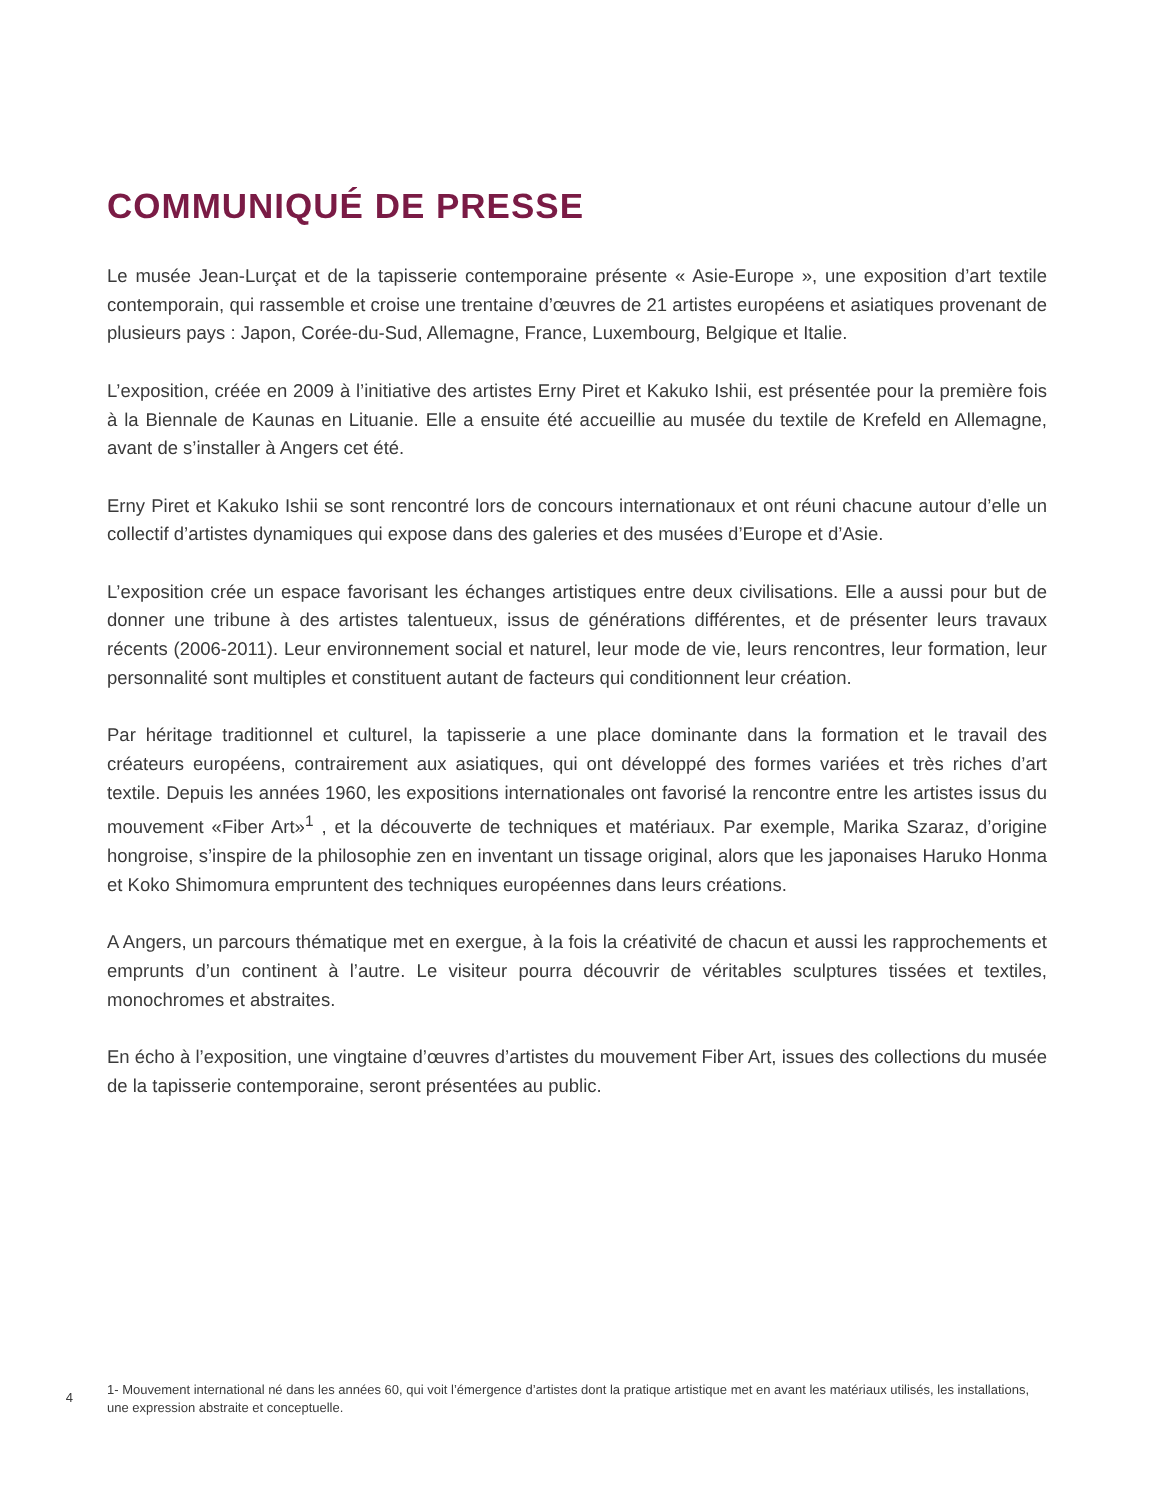COMMUNIQUÉ DE PRESSE
Le musée Jean-Lurçat et de la tapisserie contemporaine présente « Asie-Europe », une exposition d’art textile contemporain, qui rassemble et croise une trentaine d’œuvres de 21 artistes européens et asiatiques provenant de plusieurs pays : Japon, Corée-du-Sud, Allemagne, France, Luxembourg, Belgique et Italie.
L’exposition, créée en 2009 à l’initiative des artistes Erny Piret et Kakuko Ishii, est présentée pour la première fois à la Biennale de Kaunas en Lituanie. Elle a ensuite été accueillie au musée du textile de Krefeld en Allemagne, avant de s’installer à Angers cet été.
Erny Piret et Kakuko Ishii se sont rencontré lors de concours internationaux et ont réuni chacune autour d’elle un collectif d’artistes dynamiques qui expose dans des galeries et des musées d’Europe et d’Asie.
L’exposition crée un espace favorisant les échanges artistiques entre deux civilisations. Elle a aussi pour but de donner une tribune à des artistes talentueux, issus de générations différentes, et de présenter leurs travaux récents (2006-2011). Leur environnement social et naturel, leur mode de vie, leurs rencontres, leur formation, leur personnalité sont multiples et constituent autant de facteurs qui conditionnent leur création.
Par héritage traditionnel et culturel, la tapisserie a une place dominante dans la formation et le travail des créateurs européens, contrairement aux asiatiques, qui ont développé des formes variées et très riches d’art textile. Depuis les années 1960, les expositions internationales ont favorisé la rencontre entre les artistes issus du mouvement «Fiber Art»<sup>1</sup> , et la découverte de techniques et matériaux. Par exemple, Marika Szaraz, d’origine hongroise, s’inspire de la philosophie zen en inventant un tissage original, alors que les japonaises Haruko Honma et Koko Shimomura empruntent des techniques européennes dans leurs créations.
A Angers, un parcours thématique met en exergue, à la fois la créativité de chacun et aussi les rapprochements et emprunts d’un continent à l’autre. Le visiteur pourra découvrir de véritables sculptures tissées et textiles, monochromes et abstraites.
En écho à l’exposition, une vingtaine d’œuvres d’artistes du mouvement Fiber Art, issues des collections du musée de la tapisserie contemporaine, seront présentées au public.
4
1- Mouvement international né dans les années 60, qui voit l’émergence d’artistes dont la pratique artistique met en avant les matériaux utilisés, les installations, une expression abstraite et conceptuelle.